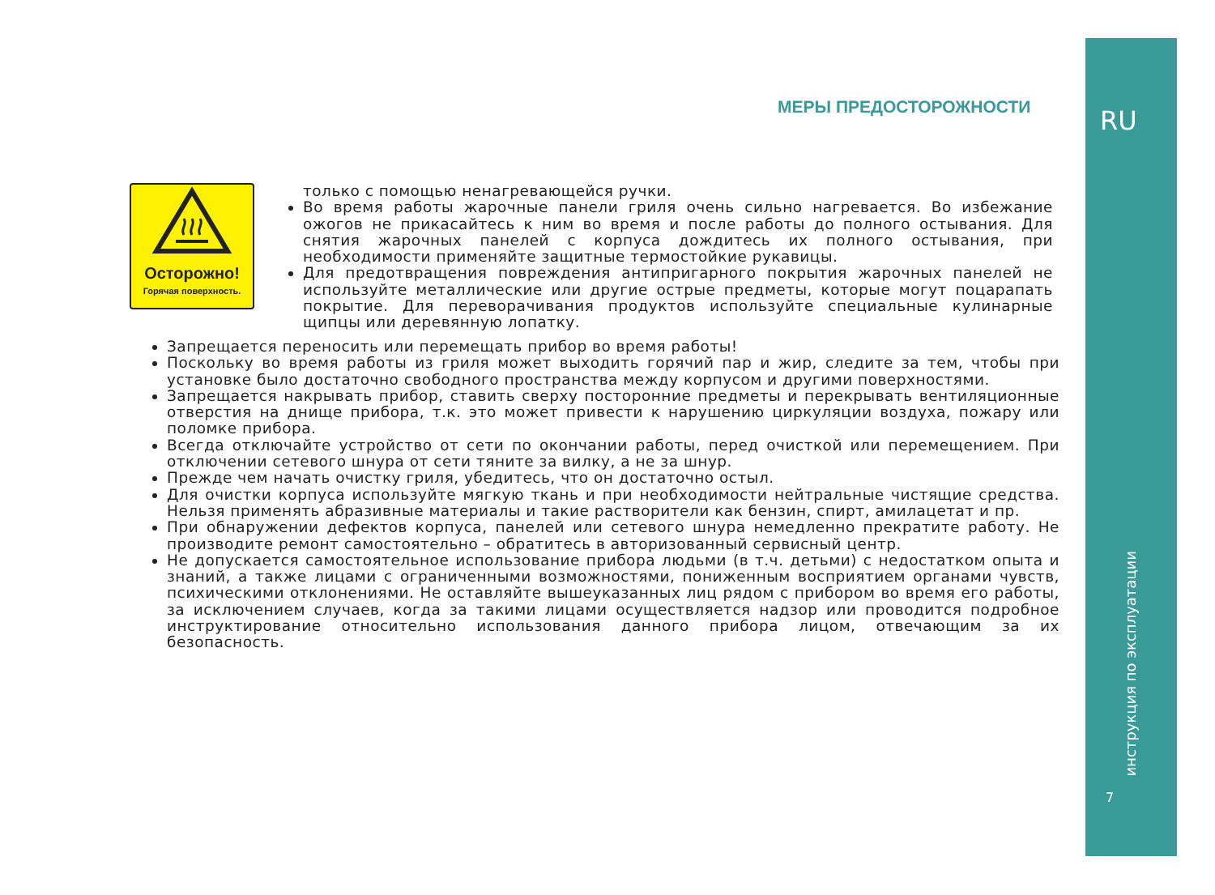RU
инструкция по эксплуатации
7
МЕРЫ ПРЕДОСТОРОЖНОСТИ
Осторожно!
Горячая поверхность.
только с помощью ненагревающейся ручки.
Во время работы жарочные панели гриля очень сильно нагревается. Во избежание ожогов не прикасайтесь к ним во время и после работы до полного остывания. Для снятия жарочных панелей с корпуса дождитесь их полного остывания, при необходимости применяйте защитные термостойкие рукавицы.
Для предотвращения повреждения антипригарного покрытия жарочных панелей не используйте металлические или другие острые предметы, которые могут поцарапать покрытие. Для переворачивания продуктов используйте специальные кулинарные щипцы или деревянную лопатку.
Запрещается переносить или перемещать прибор во время работы!
Поскольку во время работы из гриля может выходить горячий пар и жир, следите за тем, чтобы при установке было достаточно свободного пространства между корпусом и другими поверхностями.
Запрещается накрывать прибор, ставить сверху посторонние предметы и перекрывать вентиляционные отверстия на днище прибора, т.к. это может привести к нарушению циркуляции воздуха, пожару или поломке прибора.
Всегда отключайте устройство от сети по окончании работы, перед очисткой или перемещением. При отключении сетевого шнура от сети тяните за вилку, а не за шнур.
Прежде чем начать очистку гриля, убедитесь, что он достаточно остыл.
Для очистки корпуса используйте мягкую ткань и при необходимости нейтральные чистящие средства. Нельзя применять абразивные материалы и такие растворители как бензин, спирт, амилацетат и пр.
При обнаружении дефектов корпуса, панелей или сетевого шнура немедленно прекратите работу. Не производите ремонт самостоятельно – обратитесь в авторизованный сервисный центр.
Не допускается самостоятельное использование прибора людьми (в т.ч. детьми) с недостатком опыта и знаний, а также лицами с ограниченными возможностями, пониженным восприятием органами чувств, психическими отклонениями. Не оставляйте вышеуказанных лиц рядом с прибором во время его работы, за исключением случаев, когда за такими лицами осуществляется надзор или проводится подробное инструктирование относительно использования данного прибора лицом, отвечающим за их безопасность.